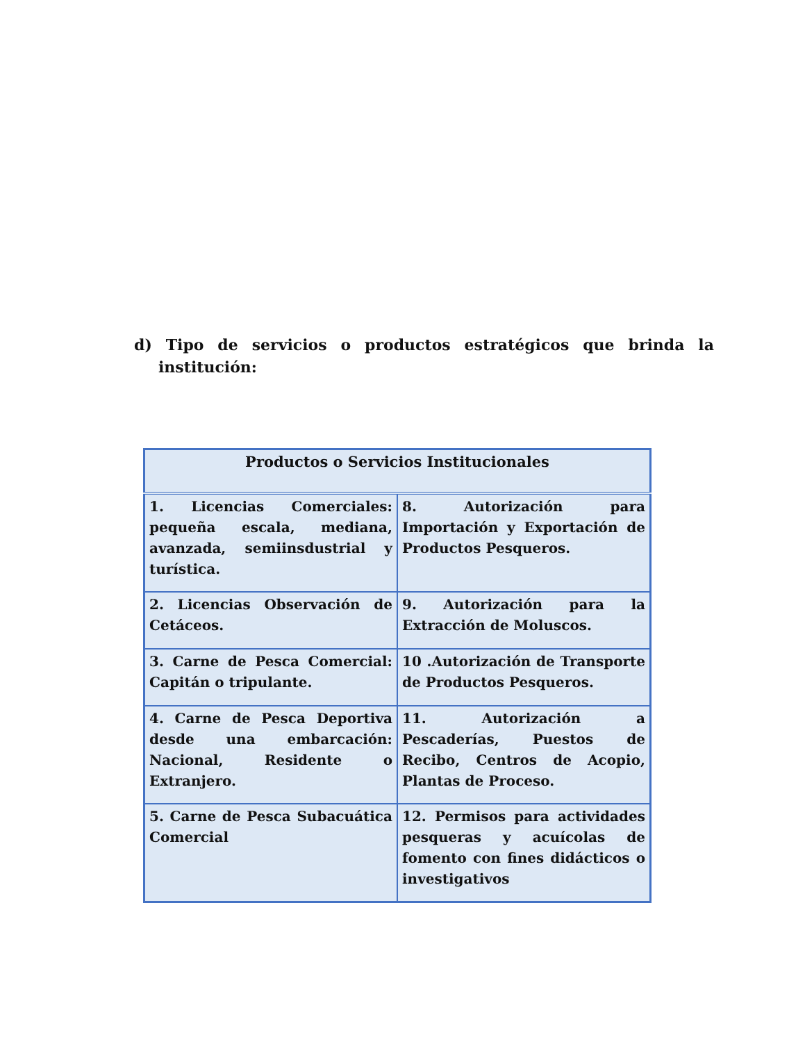d) Tipo de servicios o productos estratégicos que brinda la institución:
| Productos o Servicios Institucionales | |
| --- | --- |
| 1. Licencias Comerciales: pequeña escala, mediana, avanzada, semiinsdustrial y turística. | 8. Autorización para Importación y Exportación de Productos Pesqueros. |
| 2. Licencias Observación de Cetáceos. | 9. Autorización para la Extracción de Moluscos. |
| 3. Carne de Pesca Comercial: Capitán o tripulante. | 10 .Autorización de Transporte de Productos Pesqueros. |
| 4. Carne de Pesca Deportiva desde una embarcación: Nacional, Residente o Extranjero. | 11. Autorización a Pescaderías, Puestos de Recibo, Centros de Acopio, Plantas de Proceso. |
| 5. Carne de Pesca Subacuática Comercial | 12. Permisos para actividades pesqueras y acuícolas de fomento con fines didácticos o investigativos |